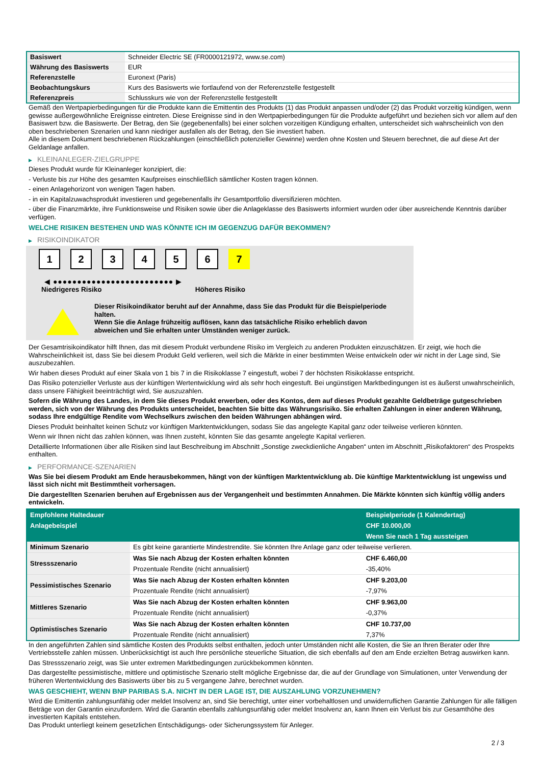| Basiswert | Schneider Electric SE (FR0000121972, www.se.com) |
| Währung des Basiswerts | EUR |
| Referenzstelle | Euronext (Paris) |
| Beobachtungskurs | Kurs des Basiswerts wie fortlaufend von der Referenzstelle festgestellt |
| Referenzpreis | Schlusskurs wie von der Referenzstelle festgestellt |
Gemäß den Wertpapierbedingungen für die Produkte kann die Emittentin des Produkts (1) das Produkt anpassen und/oder (2) das Produkt vorzeitig kündigen, wenn gewisse außergewöhnliche Ereignisse eintreten. Diese Ereignisse sind in den Wertpapierbedingungen für die Produkte aufgeführt und beziehen sich vor allem auf den Basiswert bzw. die Basiswerte. Der Betrag, den Sie (gegebenenfalls) bei einer solchen vorzeitigen Kündigung erhalten, unterscheidet sich wahrscheinlich von den oben beschriebenen Szenarien und kann niedriger ausfallen als der Betrag, den Sie investiert haben.
Alle in diesem Dokument beschriebenen Rückzahlungen (einschließlich potenzieller Gewinne) werden ohne Kosten und Steuern berechnet, die auf diese Art der Geldanlage anfallen.
▶ KLEINANLEGER-ZIELGRUPPE
Dieses Produkt wurde für Kleinanleger konzipiert, die:
- Verluste bis zur Höhe des gesamten Kaufpreises einschließlich sämtlicher Kosten tragen können.
- einen Anlagehorizont von wenigen Tagen haben.
- in ein Kapitalzuwachsprodukt investieren und gegebenenfalls ihr Gesamtportfolio diversifizieren möchten.
- über die Finanzmärkte, ihre Funktionsweise und Risiken sowie über die Anlageklasse des Basiswerts informiert wurden oder über ausreichende Kenntnis darüber verfügen.
WELCHE RISIKEN BESTEHEN UND WAS KÖNNTE ICH IM GEGENZUG DAFÜR BEKOMMEN?
▶ RISIKOINDIKATOR
1 2 3 4 5 6 7
◀ ●●●●●●●●●●●●●●●●●●●●●●●●● ▶
Niedrigeres Risiko Höheres Risiko
Dieser Risikoindikator beruht auf der Annahme, dass Sie das Produkt für die Beispielperiode halten.
Wenn Sie die Anlage frühzeitig auflösen, kann das tatsächliche Risiko erheblich davon abweichen und Sie erhalten unter Umständen weniger zurück.
Der Gesamtrisikoindikator hilft Ihnen, das mit diesem Produkt verbundene Risiko im Vergleich zu anderen Produkten einzuschätzen. Er zeigt, wie hoch die Wahrscheinlichkeit ist, dass Sie bei diesem Produkt Geld verlieren, weil sich die Märkte in einer bestimmten Weise entwickeln oder wir nicht in der Lage sind, Sie auszubezahlen.
Wir haben dieses Produkt auf einer Skala von 1 bis 7 in die Risikoklasse 7 eingestuft, wobei 7 der höchsten Risikoklasse entspricht.
Das Risiko potenzieller Verluste aus der künftigen Wertentwicklung wird als sehr hoch eingestuft. Bei ungünstigen Marktbedingungen ist es äußerst unwahrscheinlich, dass unsere Fähigkeit beeinträchtigt wird, Sie auszuzahlen.
Sofern die Währung des Landes, in dem Sie dieses Produkt erwerben, oder des Kontos, dem auf dieses Produkt gezahlte Geldbeträge gutgeschrieben werden, sich von der Währung des Produkts unterscheidet, beachten Sie bitte das Währungsrisiko. Sie erhalten Zahlungen in einer anderen Währung, sodass Ihre endgültige Rendite vom Wechselkurs zwischen den beiden Währungen abhängen wird.
Dieses Produkt beinhaltet keinen Schutz vor künftigen Marktentwicklungen, sodass Sie das angelegte Kapital ganz oder teilweise verlieren könnten.
Wenn wir Ihnen nicht das zahlen können, was Ihnen zusteht, könnten Sie das gesamte angelegte Kapital verlieren.
Detaillierte Informationen über alle Risiken sind laut Beschreibung im Abschnitt „Sonstige zweckdienliche Angaben“ unten im Abschnitt „Risikofaktoren“ des Prospekts enthalten.
▶ PERFORMANCE-SZENARIEN
Was Sie bei diesem Produkt am Ende herausbekommen, hängt von der künftigen Marktentwicklung ab. Die künftige Marktentwicklung ist ungewiss und lässt sich nicht mit Bestimmtheit vorhersagen.
Die dargestellten Szenarien beruhen auf Ergebnissen aus der Vergangenheit und bestimmten Annahmen. Die Märkte könnten sich künftig völlig anders entwickeln.
| Empfohlene Haltedauer | | Beispielperiode (1 Kalendertag) |
| Anlagebeispiel | | CHF 10.000,00 |
| | | Wenn Sie nach 1 Tag aussteigen |
| Minimum Szenario | Es gibt keine garantierte Mindestrendite. Sie könnten Ihre Anlage ganz oder teilweise verlieren. | |
| Stressszenario | Was Sie nach Abzug der Kosten erhalten könnten | CHF 6.460,00 |
| | Prozentuale Rendite (nicht annualisiert) | -35,40% |
| Pessimistisches Szenario | Was Sie nach Abzug der Kosten erhalten könnten | CHF 9.203,00 |
| | Prozentuale Rendite (nicht annualisiert) | -7,97% |
| Mittleres Szenario | Was Sie nach Abzug der Kosten erhalten könnten | CHF 9.963,00 |
| | Prozentuale Rendite (nicht annualisiert) | -0,37% |
| Optimistisches Szenario | Was Sie nach Abzug der Kosten erhalten könnten | CHF 10.737,00 |
| | Prozentuale Rendite (nicht annualisiert) | 7,37% |
In den angeführten Zahlen sind sämtliche Kosten des Produkts selbst enthalten, jedoch unter Umständen nicht alle Kosten, die Sie an Ihren Berater oder Ihre Vertriebsstelle zahlen müssen. Unberücksichtigt ist auch Ihre persönliche steuerliche Situation, die sich ebenfalls auf den am Ende erzielten Betrag auswirken kann.
Das Stressszenario zeigt, was Sie unter extremen Marktbedingungen zurückbekommen könnten.
Das dargestellte pessimistische, mittlere und optimistische Szenario stellt mögliche Ergebnisse dar, die auf der Grundlage von Simulationen, unter Verwendung der früheren Wertentwicklung des Basiswerts über bis zu 5 vergangene Jahre, berechnet wurden.
WAS GESCHIEHT, WENN BNP PARIBAS S.A. NICHT IN DER LAGE IST, DIE AUSZAHLUNG VORZUNEHMEN?
Wird die Emittentin zahlungsunfähig oder meldet Insolvenz an, sind Sie berechtigt, unter einer vorbehaltlosen und unwiderruflichen Garantie Zahlungen für alle fälligen Beträge von der Garantin einzufordern. Wird die Garantin ebenfalls zahlungsunfähig oder meldet Insolvenz an, kann Ihnen ein Verlust bis zur Gesamthöhe des investierten Kapitals entstehen.
Das Produkt unterliegt keinem gesetzlichen Entschädigungs- oder Sicherungssystem für Anleger.
2 / 3